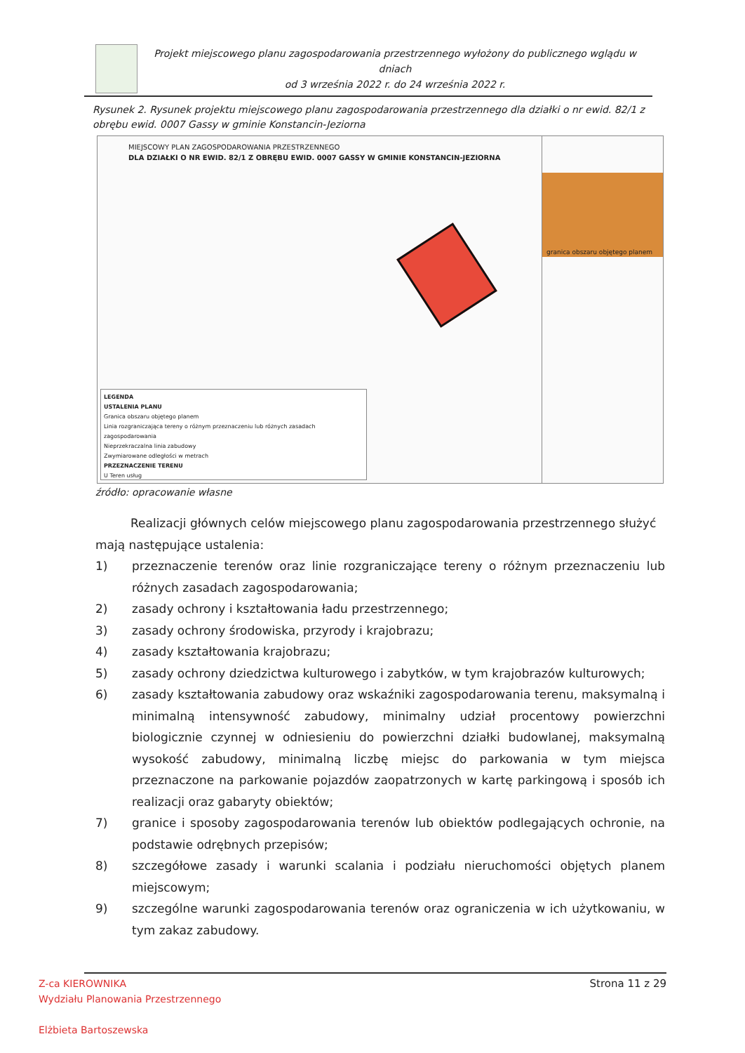Projekt miejscowego planu zagospodarowania przestrzennego wyłożony do publicznego wglądu w dniach
od 3 września 2022 r. do 24 września 2022 r.
Rysunek 2. Rysunek projektu miejscowego planu zagospodarowania przestrzennego dla działki o nr ewid. 82/1 z obrębu ewid. 0007 Gassy w gminie Konstancin-Jeziorna
MIEJSCOWY PLAN ZAGOSPODAROWANIA PRZESTRZENNEGO
DLA DZIAŁKI O NR EWID. 82/1 Z OBRĘBU EWID. 0007 GASSY W GMINIE KONSTANCIN-JEZIORNA
LEGENDA
USTALENIA PLANU
Granica obszaru objętego planem
Linia rozgraniczająca tereny o różnym przeznaczeniu lub różnych zasadach zagospodarowania
Nieprzekraczalna linia zabudowy
Zwymiarowane odległości w metrach
PRZEZNACZENIE TERENU
U Teren usług
granica obszaru objętego planem
źródło: opracowanie własne
Realizacji głównych celów miejscowego planu zagospodarowania przestrzennego służyć mają następujące ustalenia:
1) przeznaczenie terenów oraz linie rozgraniczające tereny o różnym przeznaczeniu lub różnych zasadach zagospodarowania;
2) zasady ochrony i kształtowania ładu przestrzennego;
3) zasady ochrony środowiska, przyrody i krajobrazu;
4) zasady kształtowania krajobrazu;
5) zasady ochrony dziedzictwa kulturowego i zabytków, w tym krajobrazów kulturowych;
6) zasady kształtowania zabudowy oraz wskaźniki zagospodarowania terenu, maksymalną i minimalną intensywność zabudowy, minimalny udział procentowy powierzchni biologicznie czynnej w odniesieniu do powierzchni działki budowlanej, maksymalną wysokość zabudowy, minimalną liczbę miejsc do parkowania w tym miejsca przeznaczone na parkowanie pojazdów zaopatrzonych w kartę parkingową i sposób ich realizacji oraz gabaryty obiektów;
7) granice i sposoby zagospodarowania terenów lub obiektów podlegających ochronie, na podstawie odrębnych przepisów;
8) szczegółowe zasady i warunki scalania i podziału nieruchomości objętych planem miejscowym;
9) szczególne warunki zagospodarowania terenów oraz ograniczenia w ich użytkowaniu, w tym zakaz zabudowy.
Z-ca KIEROWNIKA
Wydziału Planowania Przestrzennego
Elżbieta Bartoszewska
Strona 11 z 29